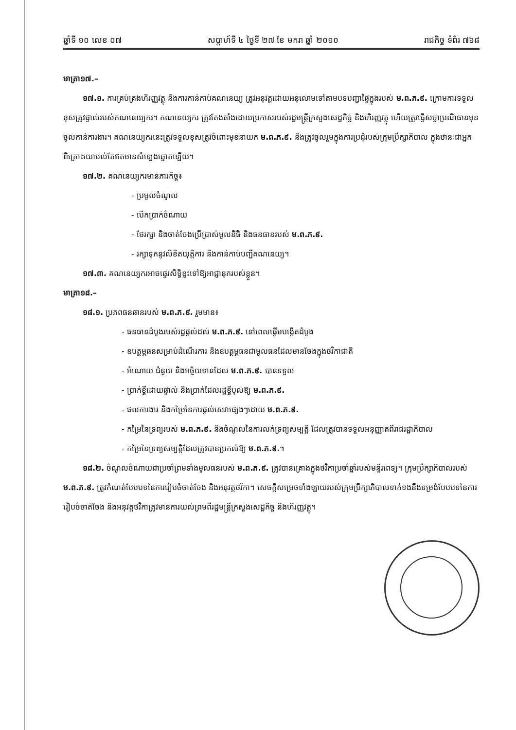ឆ្នាំទី ១០ លេខ ០៧ សប្តាហ៍ទី ៤ ថ្ងៃទី ២៧ ខែ មករា ឆ្នាំ ២០១០ រាជកិច្ច ទំព័រ ៧៦៨
មាត្រា១៧.–
១៧.១. ការគ្រប់គ្រងហិរញ្ញវត្ថុ និងការកាន់កាប់គណនេយ្យ ត្រូវអនុវត្តដោយអនុលោមទៅតាមបទបញ្ជាផ្ទៃក្នុងរបស់ ម.ព.ភ.៩. ក្រោមការទទួលខុសត្រូវផ្ទាល់របស់គណនេយ្យករ។ គណនេយ្យករ ត្រូវតែងតាំងដោយប្រកាសរបស់រដ្ឋមន្ត្រីក្រសួងសេដ្ឋកិច្ច និងហិរញ្ញវត្ថុ ហើយត្រូវធ្វើសច្ចាប្រណិធានមុនចូលកាន់ការងារ។ គណនេយ្យករនេះត្រូវទទួលខុសត្រូវចំពោះមុខនាយក ម.ព.ភ.៩. និងត្រូវចូលរួមក្នុងការប្រជុំរបស់ក្រុមប្រឹក្សាភិបាល ក្នុងឋានៈជាអ្នកពិគ្រោះយោបល់តែឥតមានសំឡេងឆ្នោតឡើយ។
១៧.២. គណនេយ្យករមានភារកិច្ច៖
- ប្រមូលចំណូល
- បើកប្រាក់ចំណាយ
- ថែរក្សា និងចាត់ចែងប្រើប្រាស់មូលនិធិ និងធនធានរបស់ ម.ព.ភ.៩.
- រក្សាទុកនូវលិខិតយុត្តិការ និងកាន់កាប់បញ្ជីគណនេយ្យ។
១៧.៣. គណនេយ្យករអាចផ្ទេរសិទ្ធិខ្លះទៅឱ្យអាជ្ញានុករបស់ខ្លួន។
មាត្រា១៨.–
១៨.១. ប្រភពធនធានរបស់ ម.ព.ភ.៩. រួមមាន៖
- ធនធានដំបូងរបស់រដ្ឋផ្តល់ដល់ ម.ព.ភ.៩. នៅពេលផ្តើមបង្កើតដំបូង
- ឧបត្ថម្ភធនសម្រាប់ដំណើរការ និងឧបត្ថម្ភធនជាមូលធនដែលមានចែងក្នុងថវិកាជាតិ
- អំណោយ ជំនួយ និងអច្ច័យទានដែល ម.ព.ភ.៩. បានទទួល
- ប្រាក់ខ្ចីដោយផ្ទាល់ និងប្រាក់ដែលរដ្ឋខ្ចីបុលឱ្យ ម.ព.ភ.៩.
- ផលការងារ និងកម្រៃនៃការផ្តល់សេវាផ្សេងៗដោយ ម.ព.ភ.៩.
- កម្រៃនៃទ្រព្យរបស់ ម.ព.ភ.៩. និងចំណូលនៃការលក់ទ្រព្យសម្បត្តិ ដែលត្រូវបានទទួលអនុញ្ញាតពីរាជរដ្ឋាភិបាល
- កម្រៃនៃទ្រព្យសម្បត្តិដែលត្រូវបានប្រគល់ឱ្យ ម.ព.ភ.៩.។
១៨.២. ចំណូលចំណាយជាប្រចាំព្រមទាំងមូលធនរបស់ ម.ព.ភ.៩. ត្រូវបានគ្រោងក្នុងថវិកាប្រចាំឆ្នាំរបស់មន្ទីរពេទ្យ។ ក្រុមប្រឹក្សាភិបាលរបស់ ម.ព.ភ.៩. ត្រូវកំណត់បែបបទនៃការរៀបចំចាត់ចែង និងអនុវត្តថវិកា។ សេចក្តីសម្រេចទាំងឡាយរបស់ក្រុមប្រឹក្សាភិបាលទាក់ទងនឹងទម្រង់បែបបទនៃការរៀបចំចាត់ចែង និងអនុវត្តថវិកាត្រូវមានការយល់ព្រមពីរដ្ឋមន្ត្រីក្រសួងសេដ្ឋកិច្ច និងហិរញ្ញវត្ថុ។